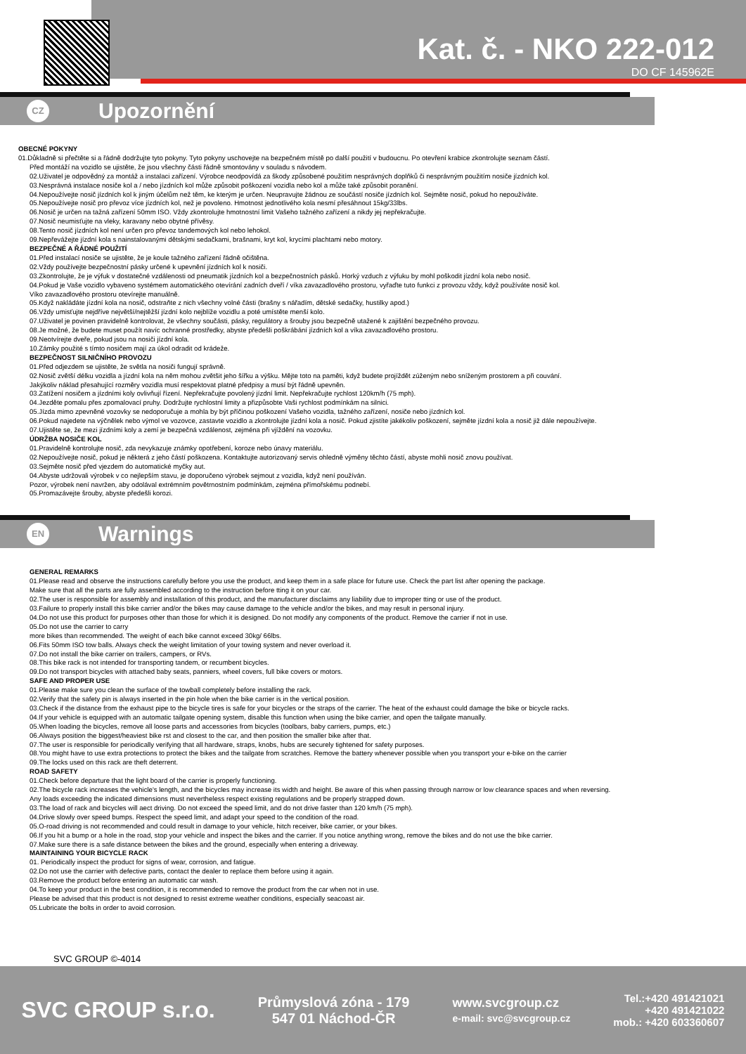Kat. č. - NKO 222-012
DO CF 145962E
CZ Upozornění
OBECNÉ POKYNY
01.Důkladně si přečtěte si a řádně dodržujte tyto pokyny. Tyto pokyny uschovejte na bezpečném místě po další použití v budoucnu. Po otevření krabice zkontrolujte seznam částí.
Před montáží na vozidlo se ujistěte, že jsou všechny části řádně smontovány v souladu s návodem.
02.Uživatel je odpovědný za montáž a instalaci zařízení. Výrobce neodpovídá za škody způsobené použitím nesprávných doplňků či nesprávným použitím nosiče jízdních kol.
03.Nesprávná instalace nosiče kol a / nebo jízdních kol může způsobit poškození vozidla nebo kol a může také způsobit poranění.
04.Nepoužívejte nosič jízdních kol k jiným účelům než těm, ke kterým je určen. Neupravujte žádnou ze součástí nosiče jízdních kol. Sejměte nosič, pokud ho nepoužíváte.
05.Nepoužívejte nosič pro převoz více jízdních kol, než je povoleno. Hmotnost jednotlivého kola nesmí přesáhnout 15kg/33lbs.
06.Nosič je určen na tažná zařízení 50mm ISO. Vždy zkontrolujte hmotnostní limit Vašeho tažného zařízení a nikdy jej nepřekračujte.
07.Nosič neumisťujte na vleky, karavany nebo obytné přívěsy.
08.Tento nosič jízdních kol není určen pro převoz tandemových kol nebo lehokol.
09.Nepřevážejte jízdní kola s nainstalovanými dětskými sedačkami, brašnami, kryt kol, krycími plachtami nebo motory.
BEZPEČNÉ A ŘÁDNÉ POUŽITÍ
01.Před instalací nosiče se ujistěte, že je koule tažného zařízení řádně očištěna.
02.Vždy používejte bezpečnostní pásky určené k upevnění jízdních kol k nosiči.
03.Zkontrolujte, že je výfuk v dostatečné vzdálenosti od pneumatik jízdních kol a bezpečnostních pásků. Horký vzduch z výfuku by mohl poškodit jízdní kola nebo nosič.
04.Pokud je Vaše vozidlo vybaveno systémem automatického otevírání zadních dveří / víka zavazadlového prostoru, vyřaďte tuto funkci z provozu vždy, když používáte nosič kol.
Víko zavazadlového prostoru otevírejte manuálně.
05.Když nakládáte jízdní kola na nosič, odstraňte z nich všechny volné části (brašny s nářadím, dětské sedačky, hustilky apod.)
06.Vždy umisťujte nejdříve největší/nejtěžší jízdní kolo nejblíže vozidlu a poté umístěte menší kolo.
07.Uživatel je povinen pravidelně kontrolovat, že všechny součásti, pásky, regulátory a šrouby jsou bezpečně utažené k zajištění bezpečného provozu.
08.Je možné, že budete muset použít navíc ochranné prostředky, abyste předešli poškrábání jízdních kol a víka zavazadlového prostoru.
09.Neotvírejte dveře, pokud jsou na nosiči jízdní kola.
10.Zámky použité s tímto nosičem mají za úkol odradit od krádeže.
BEZPEČNOST SILNIČNÍHO PROVOZU
01.Před odjezdem se ujistěte, že světla na nosiči fungují správně.
02.Nosič zvětší délku vozidla a jízdní kola na něm mohou zvětšit jeho šířku a výšku. Mějte toto na paměti, když budete projíždět zúženým nebo sníženým prostorem a při couvání.
Jakýkoliv náklad přesahující rozměry vozidla musí respektovat platné předpisy a musí být řádně upevněn.
03.Zatížení nosičem a jízdními koly ovlivňují řízení. Nepřekračujte povolený jízdní limit. Nepřekračujte rychlost 120km/h (75 mph).
04.Jezděte pomalu přes zpomalovací pruhy. Dodržujte rychlostní limity a přizpůsobte Vaši rychlost podmínkám na silnici.
05.Jízda mimo zpevněné vozovky se nedoporučuje a mohla by být příčinou poškození Vašeho vozidla, tažného zařízení, nosiče nebo jízdních kol.
06.Pokud najedete na výčnělek nebo výmol ve vozovce, zastavte vozidlo a zkontrolujte jízdní kola a nosič. Pokud zjistíte jakékoliv poškození, sejměte jízdní kola a nosič již dále nepoužívejte.
07.Ujistěte se, že mezi jízdními koly a zemí je bezpečná vzdálenost, zejména při vjíždění na vozovku.
ÚDRŽBA NOSIČE KOL
01.Pravidelně kontrolujte nosič, zda nevykazuje známky opotřebení, koroze nebo únavy materiálu.
02.Nepoužívejte nosič, pokud je některá z jeho částí poškozena. Kontaktujte autorizovaný servis ohledně výměny těchto částí, abyste mohli nosič znovu používat.
03.Sejměte nosič před vjezdem do automatické myčky aut.
04.Abyste udržovali výrobek v co nejlepším stavu, je doporučeno výrobek sejmout z vozidla, když není používán.
Pozor, výrobek není navržen, aby odolával extrémním povětrnostním podmínkám, zejména přímořskému podnebí.
05.Promazávejte šrouby, abyste předešli korozi.
EN Warnings
GENERAL REMARKS
01.Please read and observe the instructions carefully before you use the product, and keep them in a safe place for future use. Check the part list after opening the package.
Make sure that all the parts are fully assembled according to the instruction before tting it on your car.
02.The user is responsible for assembly and installation of this product, and the manufacturer disclaims any liability due to improper tting or use of the product.
03.Failure to properly install this bike carrier and/or the bikes may cause damage to the vehicle and/or the bikes, and may result in personal injury.
04.Do not use this product for purposes other than those for which it is designed. Do not modify any components of the product. Remove the carrier if not in use.
05.Do not use the carrier to carry
more bikes than recommended. The weight of each bike cannot exceed 30kg/ 66lbs.
06.Fits 50mm ISO tow balls. Always check the weight limitation of your towing system and never overload it.
07.Do not install the bike carrier on trailers, campers, or RVs.
08.This bike rack is not intended for transporting tandem, or recumbent bicycles.
09.Do not transport bicycles with attached baby seats, panniers, wheel covers, full bike covers or motors.
SAFE AND PROPER USE
01.Please make sure you clean the surface of the towball completely before installing the rack.
02.Verify that the safety pin is always inserted in the pin hole when the bike carrier is in the vertical position.
03.Check if the distance from the exhaust pipe to the bicycle tires is safe for your bicycles or the straps of the carrier. The heat of the exhaust could damage the bike or bicycle racks.
04.If your vehicle is equipped with an automatic tailgate opening system, disable this function when using the bike carrier, and open the tailgate manually.
05.When loading the bicycles, remove all loose parts and accessories from bicycles (toolbars, baby carriers, pumps, etc.)
06.Always position the biggest/heaviest bike rst and closest to the car, and then position the smaller bike after that.
07.The user is responsible for periodically verifying that all hardware, straps, knobs, hubs are securely tightened for safety purposes.
08.You might have to use extra protections to protect the bikes and the tailgate from scratches. Remove the battery whenever possible when you transport your e-bike on the carrier
09.The locks used on this rack are theft deterrent.
ROAD SAFETY
01.Check before departure that the light board of the carrier is properly functioning.
02.The bicycle rack increases the vehicle's length, and the bicycles may increase its width and height. Be aware of this when passing through narrow or low clearance spaces and when reversing.
Any loads exceeding the indicated dimensions must nevertheless respect existing regulations and be properly strapped down.
03.The load of rack and bicycles will aect driving. Do not exceed the speed limit, and do not drive faster than 120 km/h (75 mph).
04.Drive slowly over speed bumps. Respect the speed limit, and adapt your speed to the condition of the road.
05.O-road driving is not recommended and could result in damage to your vehicle, hitch receiver, bike carrier, or your bikes.
06.If you hit a bump or a hole in the road, stop your vehicle and inspect the bikes and the carrier. If you notice anything wrong, remove the bikes and do not use the bike carrier.
07.Make sure there is a safe distance between the bikes and the ground, especially when entering a driveway.
MAINTAINING YOUR BICYCLE RACK
01. Periodically inspect the product for signs of wear, corrosion, and fatigue.
02.Do not use the carrier with defective parts, contact the dealer to replace them before using it again.
03.Remove the product before entering an automatic car wash.
04.To keep your product in the best condition, it is recommended to remove the product from the car when not in use.
Please be advised that this product is not designed to resist extreme weather conditions, especially seacoast air.
05.Lubricate the bolts in order to avoid corrosion.
SVC GROUP ©-4014
SVC GROUP s.r.o.
Průmyslová zóna - 179
547 01 Náchod-ČR
www.svcgroup.cz
e-mail: svc@svcgroup.cz
Tel.:+420 491421021
+420 491421022
mob.: +420 603360607